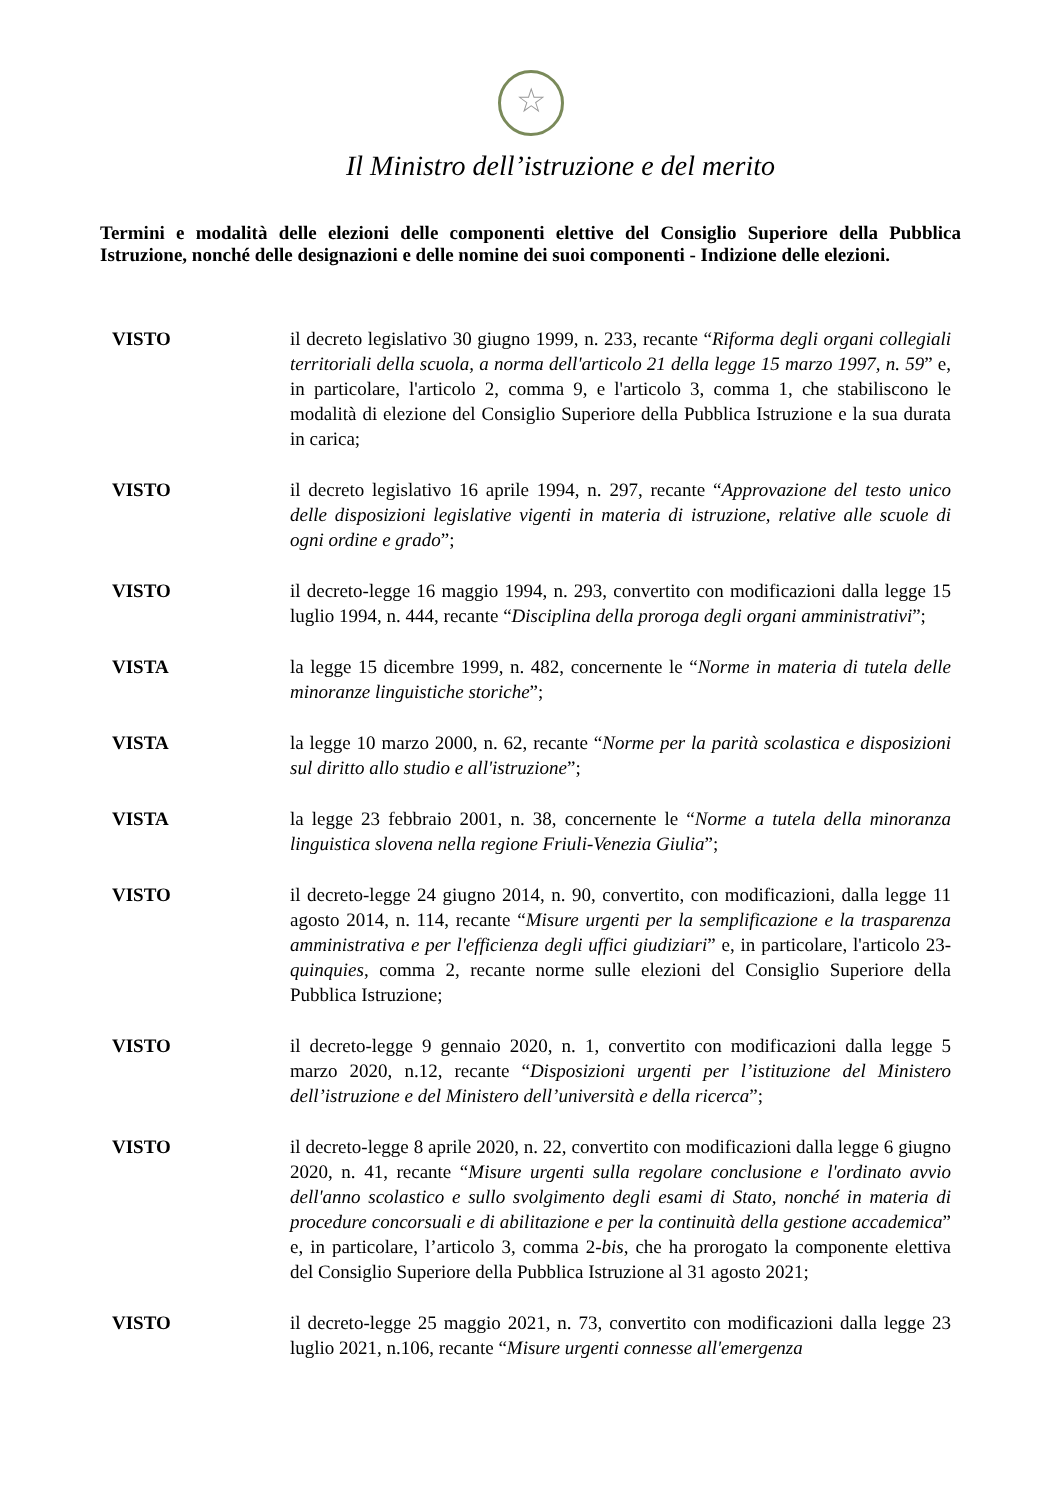☆
Il Ministro dell’istruzione e del merito
Termini e modalità delle elezioni delle componenti elettive del Consiglio Superiore della Pubblica Istruzione, nonché delle designazioni e delle nomine dei suoi componenti - Indizione delle elezioni.
VISTO il decreto legislativo 30 giugno 1999, n. 233, recante “Riforma degli organi collegiali territoriali della scuola, a norma dell'articolo 21 della legge 15 marzo 1997, n. 59” e, in particolare, l'articolo 2, comma 9, e l'articolo 3, comma 1, che stabiliscono le modalità di elezione del Consiglio Superiore della Pubblica Istruzione e la sua durata in carica;
VISTO il decreto legislativo 16 aprile 1994, n. 297, recante “Approvazione del testo unico delle disposizioni legislative vigenti in materia di istruzione, relative alle scuole di ogni ordine e grado”;
VISTO il decreto-legge 16 maggio 1994, n. 293, convertito con modificazioni dalla legge 15 luglio 1994, n. 444, recante “Disciplina della proroga degli organi amministrativi”;
VISTA la legge 15 dicembre 1999, n. 482, concernente le “Norme in materia di tutela delle minoranze linguistiche storiche”;
VISTA la legge 10 marzo 2000, n. 62, recante “Norme per la parità scolastica e disposizioni sul diritto allo studio e all'istruzione”;
VISTA la legge 23 febbraio 2001, n. 38, concernente le “Norme a tutela della minoranza linguistica slovena nella regione Friuli-Venezia Giulia”;
VISTO il decreto-legge 24 giugno 2014, n. 90, convertito, con modificazioni, dalla legge 11 agosto 2014, n. 114, recante “Misure urgenti per la semplificazione e la trasparenza amministrativa e per l'efficienza degli uffici giudiziari” e, in particolare, l'articolo 23-quinquies, comma 2, recante norme sulle elezioni del Consiglio Superiore della Pubblica Istruzione;
VISTO il decreto-legge 9 gennaio 2020, n. 1, convertito con modificazioni dalla legge 5 marzo 2020, n.12, recante “Disposizioni urgenti per l’istituzione del Ministero dell’istruzione e del Ministero dell’università e della ricerca”;
VISTO il decreto-legge 8 aprile 2020, n. 22, convertito con modificazioni dalla legge 6 giugno 2020, n. 41, recante “Misure urgenti sulla regolare conclusione e l'ordinato avvio dell'anno scolastico e sullo svolgimento degli esami di Stato, nonché in materia di procedure concorsuali e di abilitazione e per la continuità della gestione accademica” e, in particolare, l’articolo 3, comma 2-bis, che ha prorogato la componente elettiva del Consiglio Superiore della Pubblica Istruzione al 31 agosto 2021;
VISTO il decreto-legge 25 maggio 2021, n. 73, convertito con modificazioni dalla legge 23 luglio 2021, n.106, recante “Misure urgenti connesse all'emergenza